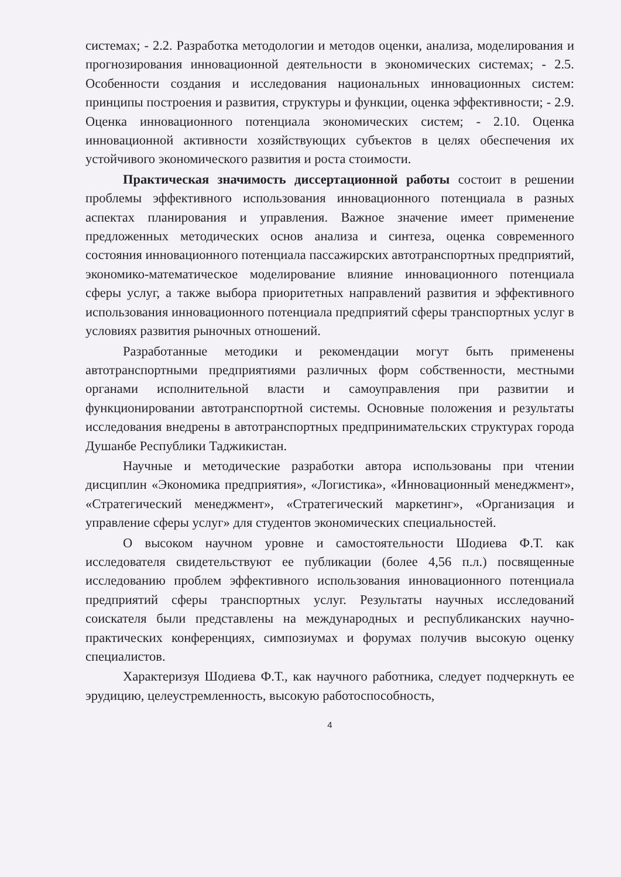системах; - 2.2. Разработка методологии и методов оценки, анализа, моделирования и прогнозирования инновационной деятельности в экономических системах; - 2.5. Особенности создания и исследования национальных инновационных систем: принципы построения и развития, структуры и функции, оценка эффективности; - 2.9. Оценка инновационного потенциала экономических систем; - 2.10. Оценка инновационной активности хозяйствующих субъектов в целях обеспечения их устойчивого экономического развития и роста стоимости.
Практическая значимость диссертационной работы состоит в решении проблемы эффективного использования инновационного потенциала в разных аспектах планирования и управления. Важное значение имеет применение предложенных методических основ анализа и синтеза, оценка современного состояния инновационного потенциала пассажирских автотранспортных предприятий, экономико-математическое моделирование влияние инновационного потенциала сферы услуг, а также выбора приоритетных направлений развития и эффективного использования инновационного потенциала предприятий сферы транспортных услуг в условиях развития рыночных отношений.
Разработанные методики и рекомендации могут быть применены автотранспортными предприятиями различных форм собственности, местными органами исполнительной власти и самоуправления при развитии и функционировании автотранспортной системы. Основные положения и результаты исследования внедрены в автотранспортных предпринимательских структурах города Душанбе Республики Таджикистан.
Научные и методические разработки автора использованы при чтении дисциплин «Экономика предприятия», «Логистика», «Инновационный менеджмент», «Стратегический менеджмент», «Стратегический маркетинг», «Организация и управление сферы услуг» для студентов экономических специальностей.
О высоком научном уровне и самостоятельности Шодиева Ф.Т. как исследователя свидетельствуют ее публикации (более 4,56 п.л.) посвященные исследованию проблем эффективного использования инновационного потенциала предприятий сферы транспортных услуг. Результаты научных исследований соискателя были представлены на международных и республиканских научно-практических конференциях, симпозиумах и форумах получив высокую оценку специалистов.
Характеризуя Шодиева Ф.Т., как научного работника, следует подчеркнуть ее эрудицию, целеустремленность, высокую работоспособность,
4